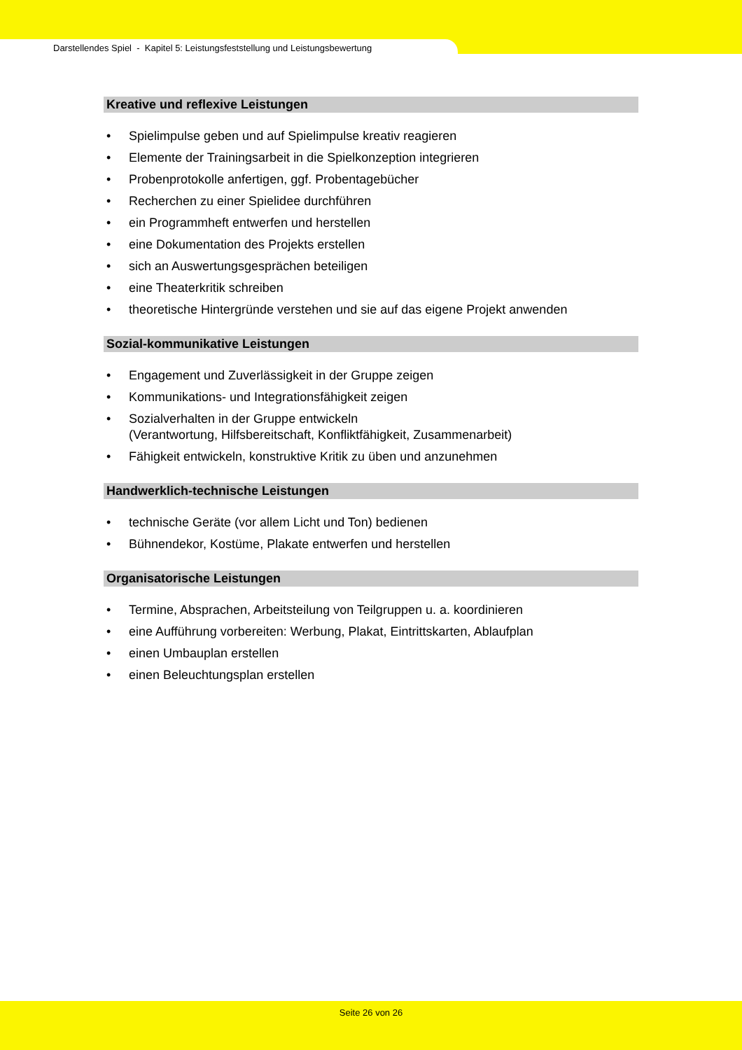Darstellendes Spiel - Kapitel 5: Leistungsfeststellung und Leistungsbewertung
Kreative und reflexive Leistungen
• Spielimpulse geben und auf Spielimpulse kreativ reagieren
• Elemente der Trainingsarbeit in die Spielkonzeption integrieren
• Probenprotokolle anfertigen, ggf. Probentagebücher
• Recherchen zu einer Spielidee durchführen
• ein Programmheft entwerfen und herstellen
• eine Dokumentation des Projekts erstellen
• sich an Auswertungsgesprächen beteiligen
• eine Theaterkritik schreiben
• theoretische Hintergründe verstehen und sie auf das eigene Projekt anwenden
Sozial-kommunikative Leistungen
• Engagement und Zuverlässigkeit in der Gruppe zeigen
• Kommunikations- und Integrationsfähigkeit zeigen
• Sozialverhalten in der Gruppe entwickeln
(Verantwortung, Hilfsbereitschaft, Konfliktfähigkeit, Zusammenarbeit)
• Fähigkeit entwickeln, konstruktive Kritik zu üben und anzunehmen
Handwerklich-technische Leistungen
• technische Geräte (vor allem Licht und Ton) bedienen
• Bühnendekor, Kostüme, Plakate entwerfen und herstellen
Organisatorische Leistungen
• Termine, Absprachen, Arbeitsteilung von Teilgruppen u. a. koordinieren
• eine Aufführung vorbereiten: Werbung, Plakat, Eintrittskarten, Ablaufplan
• einen Umbauplan erstellen
• einen Beleuchtungsplan erstellen
Seite 26 von 26